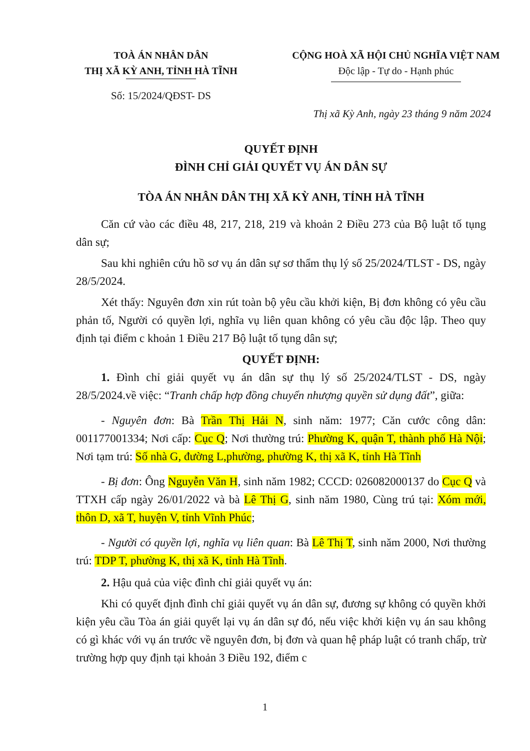TOÀ ÁN NHÂN DÂN
THỊ XÃ KỲ ANH, TỈNH HÀ TĨNH
Số: 15/2024/QĐST- DS
CỘNG HOÀ XÃ HỘI CHỦ NGHĨA VIỆT NAM
Độc lập - Tự do - Hạnh phúc
Thị xã Kỳ Anh, ngày 23 tháng 9 năm 2024
QUYẾT ĐỊNH
ĐÌNH CHỈ GIẢI QUYẾT VỤ ÁN DÂN SỰ
TÒA ÁN NHÂN DÂN THỊ XÃ KỲ ANH, TỈNH HÀ TĨNH
Căn cứ vào các điều 48, 217, 218, 219 và khoản 2 Điều 273 của Bộ luật tố tụng dân sự;
Sau khi nghiên cứu hồ sơ vụ án dân sự sơ thẩm thụ lý số 25/2024/TLST - DS, ngày 28/5/2024.
Xét thấy: Nguyên đơn xin rút toàn bộ yêu cầu khởi kiện, Bị đơn không có yêu cầu phản tố, Người có quyền lợi, nghĩa vụ liên quan không có yêu cầu độc lập. Theo quy định tại điểm c khoản 1 Điều 217 Bộ luật tố tụng dân sự;
QUYẾT ĐỊNH:
1. Đình chỉ giải quyết vụ án dân sự thụ lý số 25/2024/TLST - DS, ngày 28/5/2024.về việc: “Tranh chấp hợp đồng chuyển nhượng quyền sử dụng đất”, giữa:
- Nguyên đơn: Bà Trần Thị Hải N, sinh năm: 1977; Căn cước công dân: 001177001334; Nơi cấp: Cục Q; Nơi thường trú: Phường K, quận T, thành phố Hà Nội; Nơi tạm trú: Số nhà G, đường L,phường, phường K, thị xã K, tỉnh Hà Tĩnh
- Bị đơn: Ông Nguyễn Văn H, sinh năm 1982; CCCD: 026082000137 do Cục Q và TTXH cấp ngày 26/01/2022 và bà Lê Thị G, sinh năm 1980, Cùng trú tại: Xóm mới, thôn D, xã T, huyện V, tỉnh Vĩnh Phúc;
- Người có quyền lợi, nghĩa vụ liên quan: Bà Lê Thị T, sinh năm 2000, Nơi thường trú: TDP T, phường K, thị xã K, tỉnh Hà Tĩnh.
2. Hậu quả của việc đình chỉ giải quyết vụ án:
Khi có quyết định đình chỉ giải quyết vụ án dân sự, đương sự không có quyền khởi kiện yêu cầu Tòa án giải quyết lại vụ án dân sự đó, nếu việc khởi kiện vụ án sau không có gì khác với vụ án trước về nguyên đơn, bị đơn và quan hệ pháp luật có tranh chấp, trừ trường hợp quy định tại khoản 3 Điều 192, điểm c
1